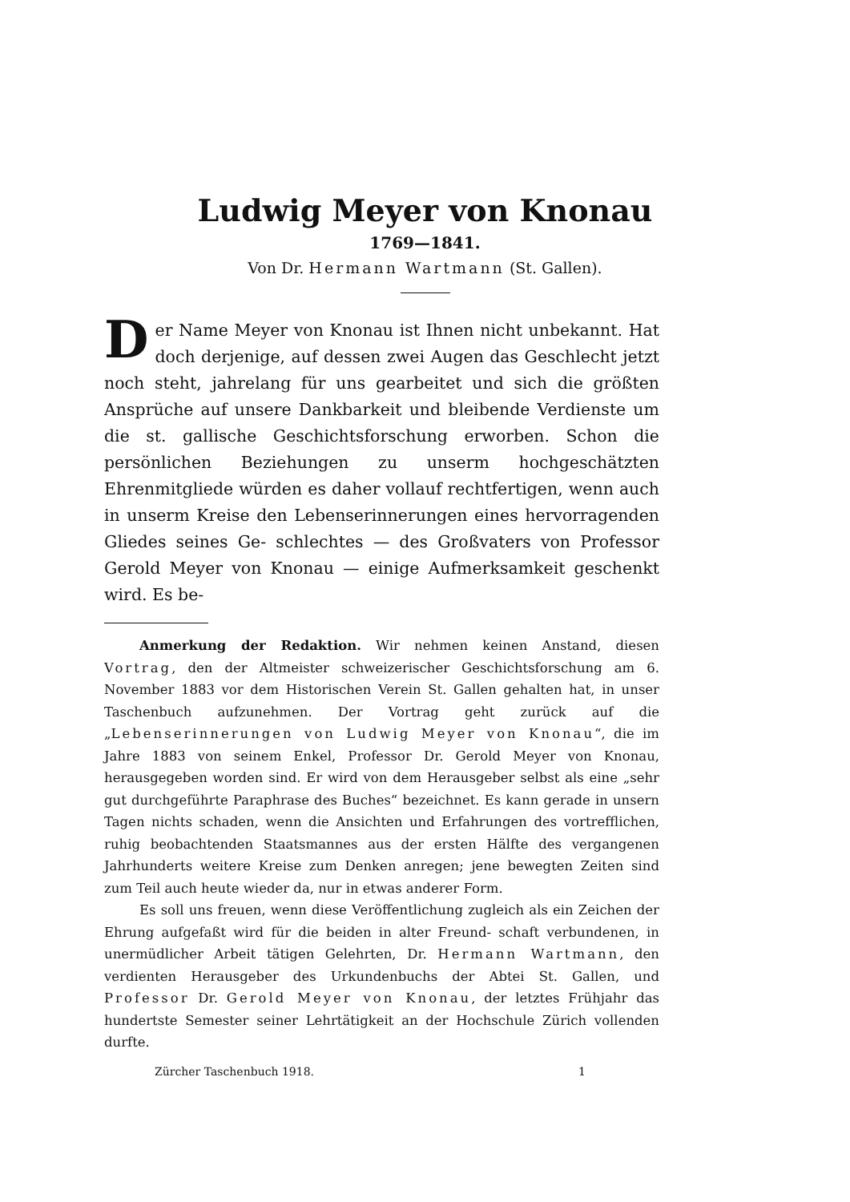Ludwig Meyer von Knonau
1769—1841.
Von Dr. Hermann Wartmann (St. Gallen).
Der Name Meyer von Knonau ist Ihnen nicht unbekannt. Hat doch derjenige, auf dessen zwei Augen das Geschlecht jetzt noch steht, jahrelang für uns gearbeitet und sich die größten Ansprüche auf unsere Dankbarkeit und bleibende Verdienste um die st. gallische Geschichtsforschung erworben. Schon die persönlichen Beziehungen zu unserm hochgeschätzten Ehrenmitgliede würden es daher vollauf rechtfertigen, wenn auch in unserm Kreise den Lebenserinnerungen eines hervorragenden Gliedes seines Ge- schlechtes — des Großvaters von Professor Gerold Meyer von Knonau — einige Aufmerksamkeit geschenkt wird. Es be-
Anmerkung der Redaktion. Wir nehmen keinen Anstand, diesen Vortrag, den der Altmeister schweizerischer Geschichtsforschung am 6. November 1883 vor dem Historischen Verein St. Gallen gehalten hat, in unser Taschenbuch aufzunehmen. Der Vortrag geht zurück auf die „Lebenserinnerungen von Ludwig Meyer von Knonau“, die im Jahre 1883 von seinem Enkel, Professor Dr. Gerold Meyer von Knonau, herausgegeben worden sind. Er wird von dem Herausgeber selbst als eine „sehr gut durchgeführte Paraphrase des Buches“ bezeichnet. Es kann gerade in unsern Tagen nichts schaden, wenn die Ansichten und Erfahrungen des vortrefflichen, ruhig beobachtenden Staatsmannes aus der ersten Hälfte des vergangenen Jahrhunderts weitere Kreise zum Denken anregen; jene bewegten Zeiten sind zum Teil auch heute wieder da, nur in etwas anderer Form.
Es soll uns freuen, wenn diese Veröffentlichung zugleich als ein Zeichen der Ehrung aufgefaßt wird für die beiden in alter Freund- schaft verbundenen, in unermüdlicher Arbeit tätigen Gelehrten, Dr. Hermann Wartmann, den verdienten Herausgeber des Urkundenbuchs der Abtei St. Gallen, und Professor Dr. Gerold Meyer von Knonau, der letztes Frühjahr das hundertste Semester seiner Lehrtätigkeit an der Hochschule Zürich vollenden durfte.
Zürcher Taschenbuch 1918. 1